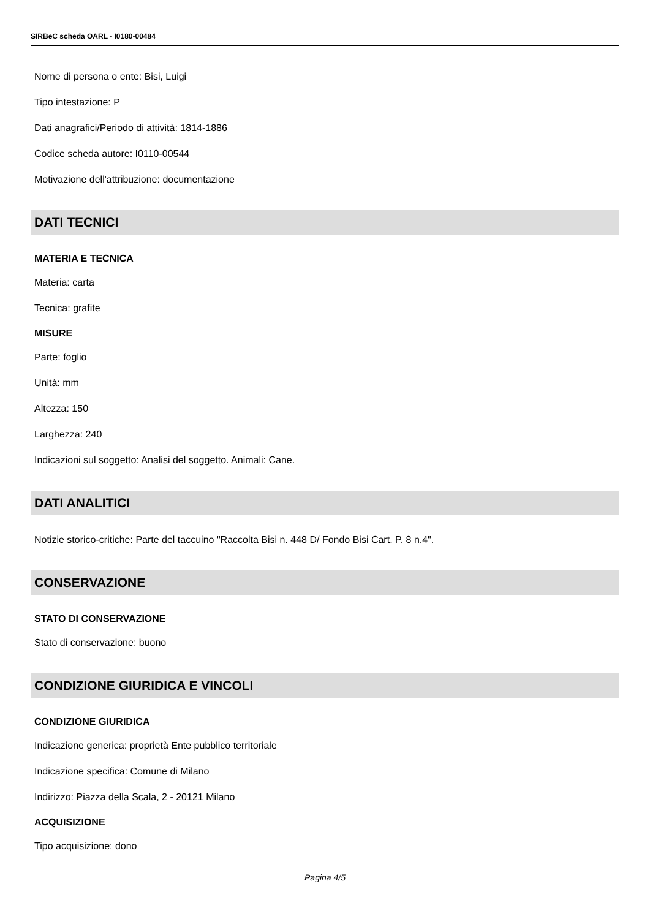SIRBeC scheda OARL - I0180-00484
Nome di persona o ente: Bisi, Luigi
Tipo intestazione: P
Dati anagrafici/Periodo di attività: 1814-1886
Codice scheda autore: I0110-00544
Motivazione dell'attribuzione: documentazione
DATI TECNICI
MATERIA E TECNICA
Materia: carta
Tecnica: grafite
MISURE
Parte: foglio
Unità: mm
Altezza: 150
Larghezza: 240
Indicazioni sul soggetto: Analisi del soggetto. Animali: Cane.
DATI ANALITICI
Notizie storico-critiche: Parte del taccuino "Raccolta Bisi n. 448 D/ Fondo Bisi Cart. P. 8 n.4".
CONSERVAZIONE
STATO DI CONSERVAZIONE
Stato di conservazione: buono
CONDIZIONE GIURIDICA E VINCOLI
CONDIZIONE GIURIDICA
Indicazione generica: proprietà Ente pubblico territoriale
Indicazione specifica: Comune di Milano
Indirizzo: Piazza della Scala, 2 - 20121 Milano
ACQUISIZIONE
Tipo acquisizione: dono
Pagina 4/5